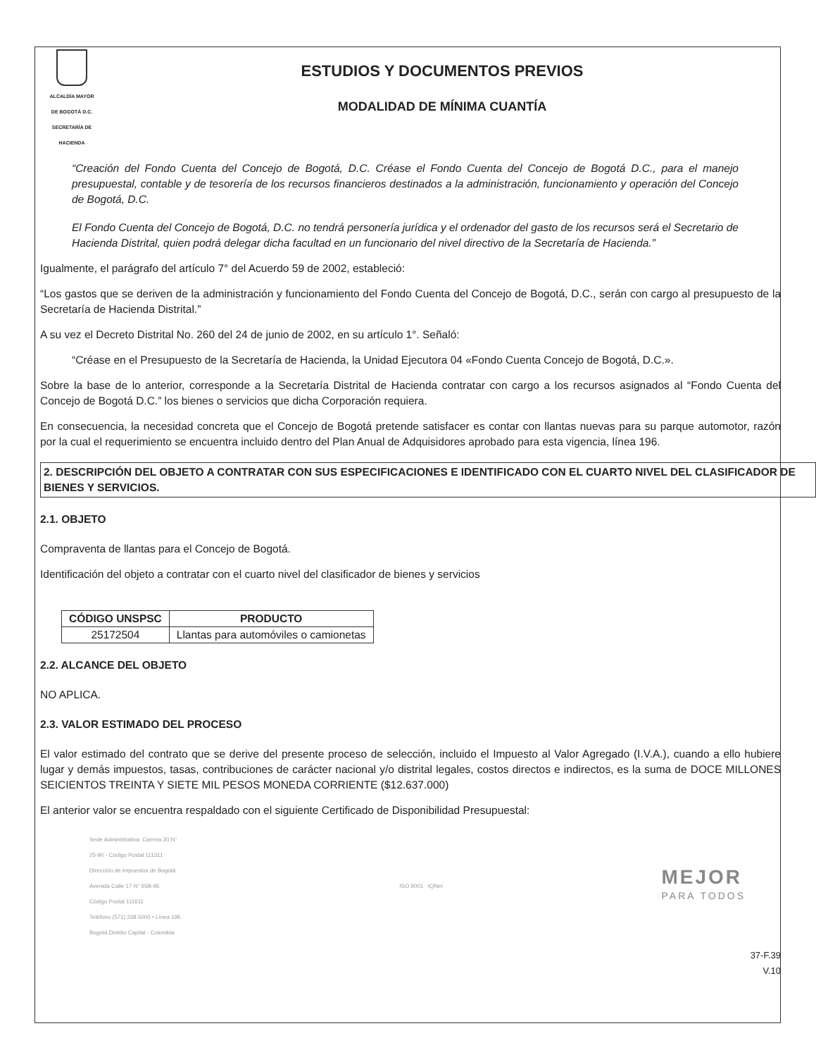ALCALDÍA MAYOR
DE BOGOTÁ D.C.
SECRETARÍA DE HACIENDA
ESTUDIOS Y DOCUMENTOS PREVIOS
MODALIDAD DE MÍNIMA CUANTÍA
“Creación del Fondo Cuenta del Concejo de Bogotá, D.C. Créase el Fondo Cuenta del Concejo de Bogotá D.C., para el manejo presupuestal, contable y de tesorería de los recursos financieros destinados a la administración, funcionamiento y operación del Concejo de Bogotá, D.C.
El Fondo Cuenta del Concejo de Bogotá, D.C. no tendrá personería jurídica y el ordenador del gasto de los recursos será el Secretario de Hacienda Distrital, quien podrá delegar dicha facultad en un funcionario del nivel directivo de la Secretaría de Hacienda.”
Igualmente, el parágrafo del artículo 7° del Acuerdo 59 de 2002, estableció:
“Los gastos que se deriven de la administración y funcionamiento del Fondo Cuenta del Concejo de Bogotá, D.C., serán con cargo al presupuesto de la Secretaría de Hacienda Distrital.”
A su vez el Decreto Distrital No. 260 del 24 de junio de 2002, en su artículo 1°. Señaló:
“Créase en el Presupuesto de la Secretaría de Hacienda, la Unidad Ejecutora 04 «Fondo Cuenta Concejo de Bogotá, D.C.».
Sobre la base de lo anterior, corresponde a la Secretaría Distrital de Hacienda contratar con cargo a los recursos asignados al “Fondo Cuenta del Concejo de Bogotá D.C.” los bienes o servicios que dicha Corporación requiera.
En consecuencia, la necesidad concreta que el Concejo de Bogotá pretende satisfacer es contar con llantas nuevas para su parque automotor, razón por la cual el requerimiento se encuentra incluido dentro del Plan Anual de Adquisidores aprobado para esta vigencia, línea 196.
2. DESCRIPCIÓN DEL OBJETO A CONTRATAR CON SUS ESPECIFICACIONES E IDENTIFICADO CON EL CUARTO NIVEL DEL CLASIFICADOR DE BIENES Y SERVICIOS.
2.1. OBJETO
Compraventa de llantas para el Concejo de Bogotá.
Identificación del objeto a contratar con el cuarto nivel del clasificador de bienes y servicios
| CÓDIGO UNSPSC | PRODUCTO |
| --- | --- |
| 25172504 | Llantas para automóviles o camionetas |
2.2. ALCANCE DEL OBJETO
NO APLICA.
2.3. VALOR ESTIMADO DEL PROCESO
El valor estimado del contrato que se derive del presente proceso de selección, incluido el Impuesto al Valor Agregado (I.V.A.), cuando a ello hubiere lugar y demás impuestos, tasas, contribuciones de carácter nacional y/o distrital legales, costos directos e indirectos, es la suma de DOCE MILLONES SEICIENTOS TREINTA Y SIETE MIL PESOS MONEDA CORRIENTE ($12.637.000)
El anterior valor se encuentra respaldado con el siguiente Certificado de Disponibilidad Presupuestal:
Sede Administrativa: Carrera 30 N°
25-90 - Código Postal 111311
Dirección de Impuestos de Bogotá
Avenida Calle 17 N° 65B-95
Código Postal 111611
Teléfono (571) 338 5000 • Línea 195
Bogotá Distrito Capital - Colombia
ISO 9001 IQNet
MEJOR
PARA TODOS
37-F.39
V.10